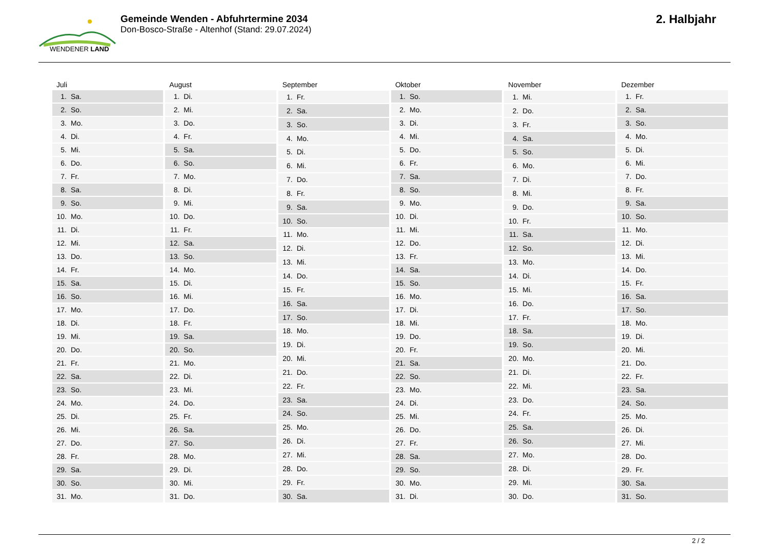WENDENER LAND
Gemeinde Wenden - Abfuhrtermine 2034
Don-Bosco-Straße - Altenhof (Stand: 29.07.2024)
2. Halbjahr
| Juli | |
| --- | --- |
| 1. | Sa. |
| 2. | So. |
| 3. | Mo. |
| 4. | Di. |
| 5. | Mi. |
| 6. | Do. |
| 7. | Fr. |
| 8. | Sa. |
| 9. | So. |
| 10. | Mo. |
| 11. | Di. |
| 12. | Mi. |
| 13. | Do. |
| 14. | Fr. |
| 15. | Sa. |
| 16. | So. |
| 17. | Mo. |
| 18. | Di. |
| 19. | Mi. |
| 20. | Do. |
| 21. | Fr. |
| 22. | Sa. |
| 23. | So. |
| 24. | Mo. |
| 25. | Di. |
| 26. | Mi. |
| 27. | Do. |
| 28. | Fr. |
| 29. | Sa. |
| 30. | So. |
| 31. | Mo. |
| August | |
| --- | --- |
| 1. | Di. |
| 2. | Mi. |
| 3. | Do. |
| 4. | Fr. |
| 5. | Sa. |
| 6. | So. |
| 7. | Mo. |
| 8. | Di. |
| 9. | Mi. |
| 10. | Do. |
| 11. | Fr. |
| 12. | Sa. |
| 13. | So. |
| 14. | Mo. |
| 15. | Di. |
| 16. | Mi. |
| 17. | Do. |
| 18. | Fr. |
| 19. | Sa. |
| 20. | So. |
| 21. | Mo. |
| 22. | Di. |
| 23. | Mi. |
| 24. | Do. |
| 25. | Fr. |
| 26. | Sa. |
| 27. | So. |
| 28. | Mo. |
| 29. | Di. |
| 30. | Mi. |
| 31. | Do. |
| September | |
| --- | --- |
| 1. | Fr. |
| 2. | Sa. |
| 3. | So. |
| 4. | Mo. |
| 5. | Di. |
| 6. | Mi. |
| 7. | Do. |
| 8. | Fr. |
| 9. | Sa. |
| 10. | So. |
| 11. | Mo. |
| 12. | Di. |
| 13. | Mi. |
| 14. | Do. |
| 15. | Fr. |
| 16. | Sa. |
| 17. | So. |
| 18. | Mo. |
| 19. | Di. |
| 20. | Mi. |
| 21. | Do. |
| 22. | Fr. |
| 23. | Sa. |
| 24. | So. |
| 25. | Mo. |
| 26. | Di. |
| 27. | Mi. |
| 28. | Do. |
| 29. | Fr. |
| 30. | Sa. |
| Oktober | |
| --- | --- |
| 1. | So. |
| 2. | Mo. |
| 3. | Di. |
| 4. | Mi. |
| 5. | Do. |
| 6. | Fr. |
| 7. | Sa. |
| 8. | So. |
| 9. | Mo. |
| 10. | Di. |
| 11. | Mi. |
| 12. | Do. |
| 13. | Fr. |
| 14. | Sa. |
| 15. | So. |
| 16. | Mo. |
| 17. | Di. |
| 18. | Mi. |
| 19. | Do. |
| 20. | Fr. |
| 21. | Sa. |
| 22. | So. |
| 23. | Mo. |
| 24. | Di. |
| 25. | Mi. |
| 26. | Do. |
| 27. | Fr. |
| 28. | Sa. |
| 29. | So. |
| 30. | Mo. |
| 31. | Di. |
| November | |
| --- | --- |
| 1. | Mi. |
| 2. | Do. |
| 3. | Fr. |
| 4. | Sa. |
| 5. | So. |
| 6. | Mo. |
| 7. | Di. |
| 8. | Mi. |
| 9. | Do. |
| 10. | Fr. |
| 11. | Sa. |
| 12. | So. |
| 13. | Mo. |
| 14. | Di. |
| 15. | Mi. |
| 16. | Do. |
| 17. | Fr. |
| 18. | Sa. |
| 19. | So. |
| 20. | Mo. |
| 21. | Di. |
| 22. | Mi. |
| 23. | Do. |
| 24. | Fr. |
| 25. | Sa. |
| 26. | So. |
| 27. | Mo. |
| 28. | Di. |
| 29. | Mi. |
| 30. | Do. |
| Dezember | |
| --- | --- |
| 1. | Fr. |
| 2. | Sa. |
| 3. | So. |
| 4. | Mo. |
| 5. | Di. |
| 6. | Mi. |
| 7. | Do. |
| 8. | Fr. |
| 9. | Sa. |
| 10. | So. |
| 11. | Mo. |
| 12. | Di. |
| 13. | Mi. |
| 14. | Do. |
| 15. | Fr. |
| 16. | Sa. |
| 17. | So. |
| 18. | Mo. |
| 19. | Di. |
| 20. | Mi. |
| 21. | Do. |
| 22. | Fr. |
| 23. | Sa. |
| 24. | So. |
| 25. | Mo. |
| 26. | Di. |
| 27. | Mi. |
| 28. | Do. |
| 29. | Fr. |
| 30. | Sa. |
| 31. | So. |
2 / 2